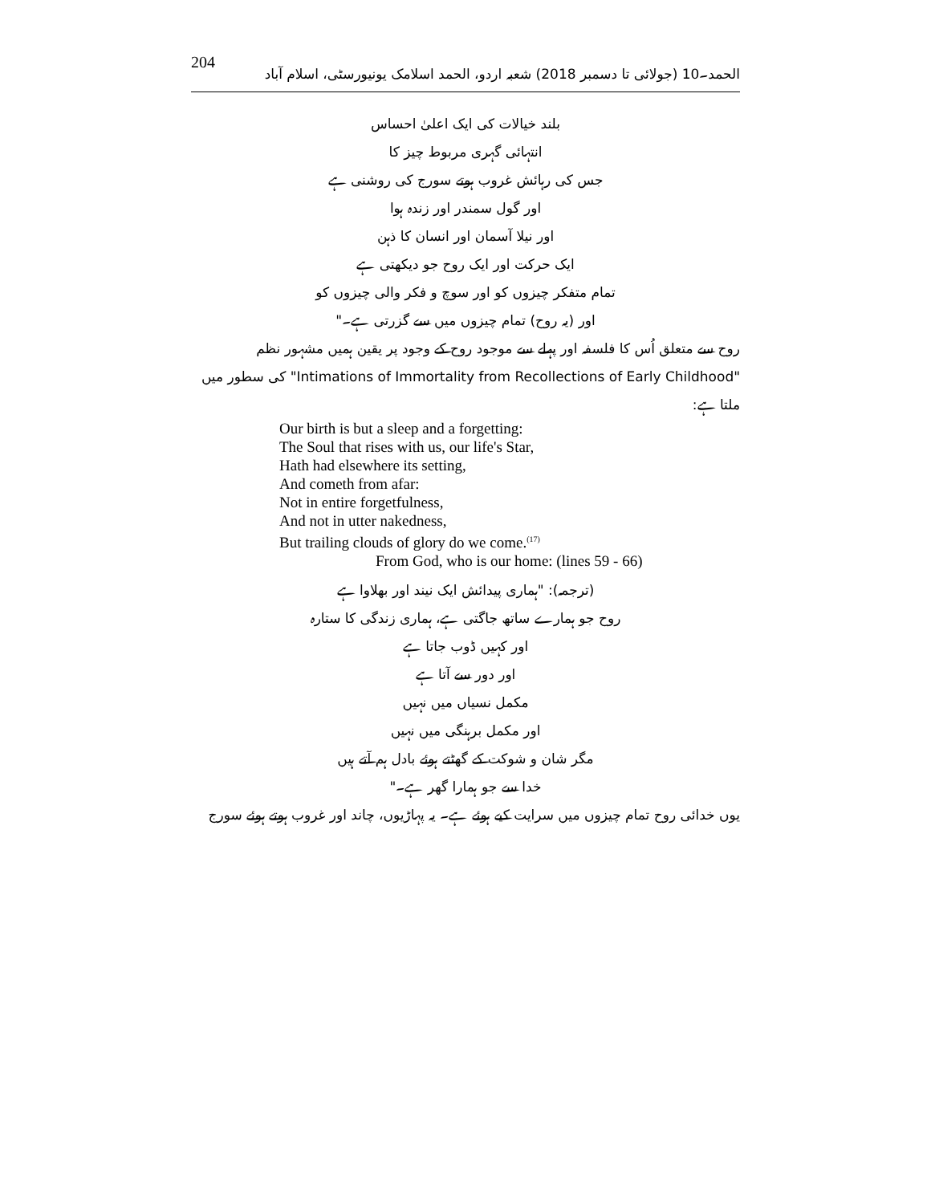204 الحمد۔10 (جولائی تا دسمبر 2018) شعبہ اردو، الحمد اسلامک یونیورسٹی، اسلام آباد
بلند خیالات کی ایک اعلیٰ احساس
انتہائی گہری مربوط چیز کا
جس کی رہائش غروب ہوتے سورج کی روشنی ہے
اور گول سمندر اور زندہ ہوا
اور نیلا آسمان اور انسان کا ذہن
ایک حرکت اور ایک روح جو دیکھتی ہے
تمام متفکر چیزوں کو اور سوچ و فکر والی چیزوں کو
اور (یہ روح) تمام چیزوں میں سے گزرتی ہے۔"
روح سے متعلق اُس کا فلسفہ اور پہلے سے موجود روح کے وجود پر یقین ہمیں مشہور نظم "Intimations of Immortality from Recollections of Early Childhood" کی سطور میں ملتا ہے:
Our birth is but a sleep and a forgetting:
The Soul that rises with us, our life's Star,
Hath had elsewhere its setting,
And cometh from afar:
Not in entire forgetfulness,
And not in utter nakedness,
But trailing clouds of glory do we come.<sup>(17)</sup>
From God, who is our home: (lines 59 - 66)
(ترجمہ): "ہماری پیدائش ایک نیند اور بھلاوا ہے
روح جو ہمارے ساتھ جاگتی ہے، ہماری زندگی کا ستارہ
اور کہیں ڈوب جاتا ہے
اور دور سے آتا ہے
مکمل نسیاں میں نہیں
اور مکمل برہنگی میں نہیں
مگر شان و شوکت کے گھٹتے ہوئے بادل ہم آتے ہیں
خدا سے جو ہمارا گھر ہے۔"
یوں خدائی روح تمام چیزوں میں سرایت کیے ہوئے ہے۔ یہ پہاڑیوں، چاند اور غروب ہوتے ہوئے سورج